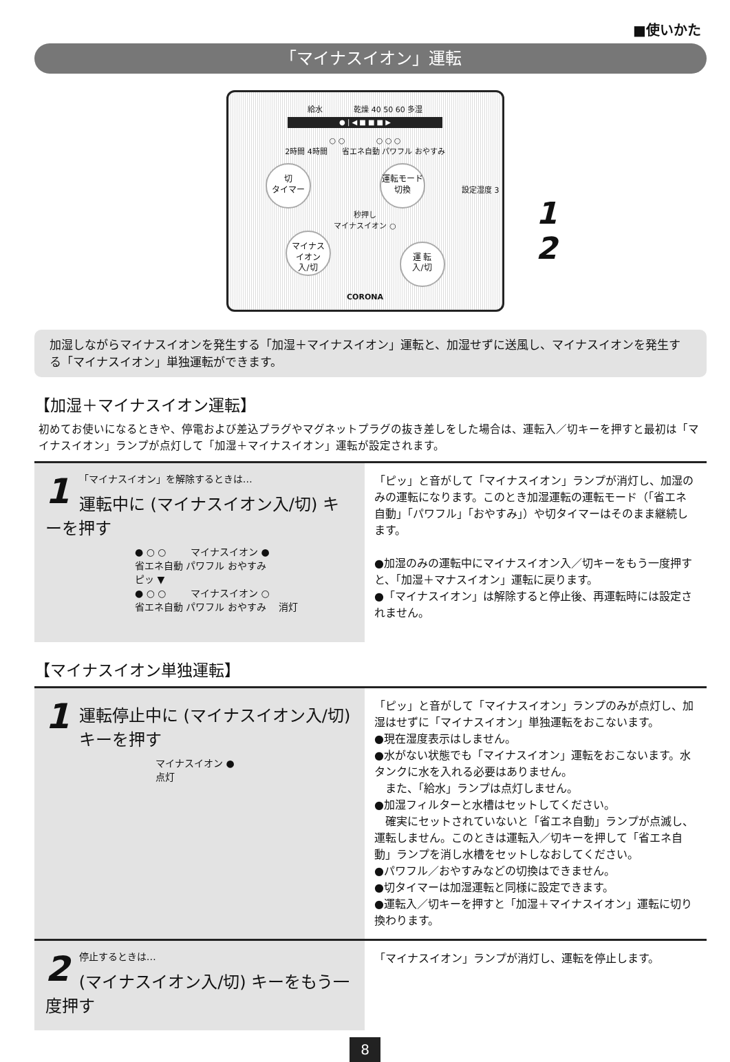■使いかた
「マイナスイオン」運転
給水 乾燥 40 50 60 多湿
● | ◀ ■ ■ ■ ▶
○ ○ ○ ○ ○
2時間 4時間 省エネ自動 パワフル おやすみ
切
タイマー 運転モード
切換 設定湿度 3秒押し
マイナスイオン ○
マイナス
イオン
入/切 運 転
入/切
CORONA
1
2
加湿しながらマイナスイオンを発生する「加湿＋マイナスイオン」運転と、加湿せずに送風し、マイナスイオンを発生する「マイナスイオン」単独運転ができます。
【加湿＋マイナスイオン運転】
初めてお使いになるときや、停電および差込プラグやマグネットプラグの抜き差しをした場合は、運転入／切キーを押すと最初は「マイナスイオン」ランプが点灯して「加湿＋マイナスイオン」運転が設定されます。
1 「マイナスイオン」を解除するときは…
運転中に (マイナスイオン入/切) キーを押す
● ○ ○ マイナスイオン ●
省エネ自動 パワフル おやすみ
ピッ ▼
● ○ ○ マイナスイオン ○
省エネ自動 パワフル おやすみ 消灯
「ピッ」と音がして「マイナスイオン」ランプが消灯し、加湿のみの運転になります。このとき加湿運転の運転モード（「省エネ自動」「パワフル」「おやすみ」）や切タイマーはそのまま継続します。
●加湿のみの運転中にマイナスイオン入／切キーをもう一度押すと、「加湿＋マナスイオン」運転に戻ります。
●「マイナスイオン」は解除すると停止後、再運転時には設定されません。
【マイナスイオン単独運転】
1
運転停止中に (マイナスイオン入/切) キーを押す
マイナスイオン ●
点灯
「ピッ」と音がして「マイナスイオン」ランプのみが点灯し、加湿はせずに「マイナスイオン」単独運転をおこないます。
●現在湿度表示はしません。
●水がない状態でも「マイナスイオン」運転をおこないます。水タンクに水を入れる必要はありません。
　また、「給水」ランプは点灯しません。
●加湿フィルターと水槽はセットしてください。
　確実にセットされていないと「省エネ自動」ランプが点滅し、運転しません。このときは運転入／切キーを押して「省エネ自動」ランプを消し水槽をセットしなおしてください。
●パワフル／おやすみなどの切換はできません。
●切タイマーは加湿運転と同様に設定できます。
●運転入／切キーを押すと「加湿＋マイナスイオン」運転に切り換わります。
2 停止するときは…
(マイナスイオン入/切) キーをもう一度押す
「マイナスイオン」ランプが消灯し、運転を停止します。
8